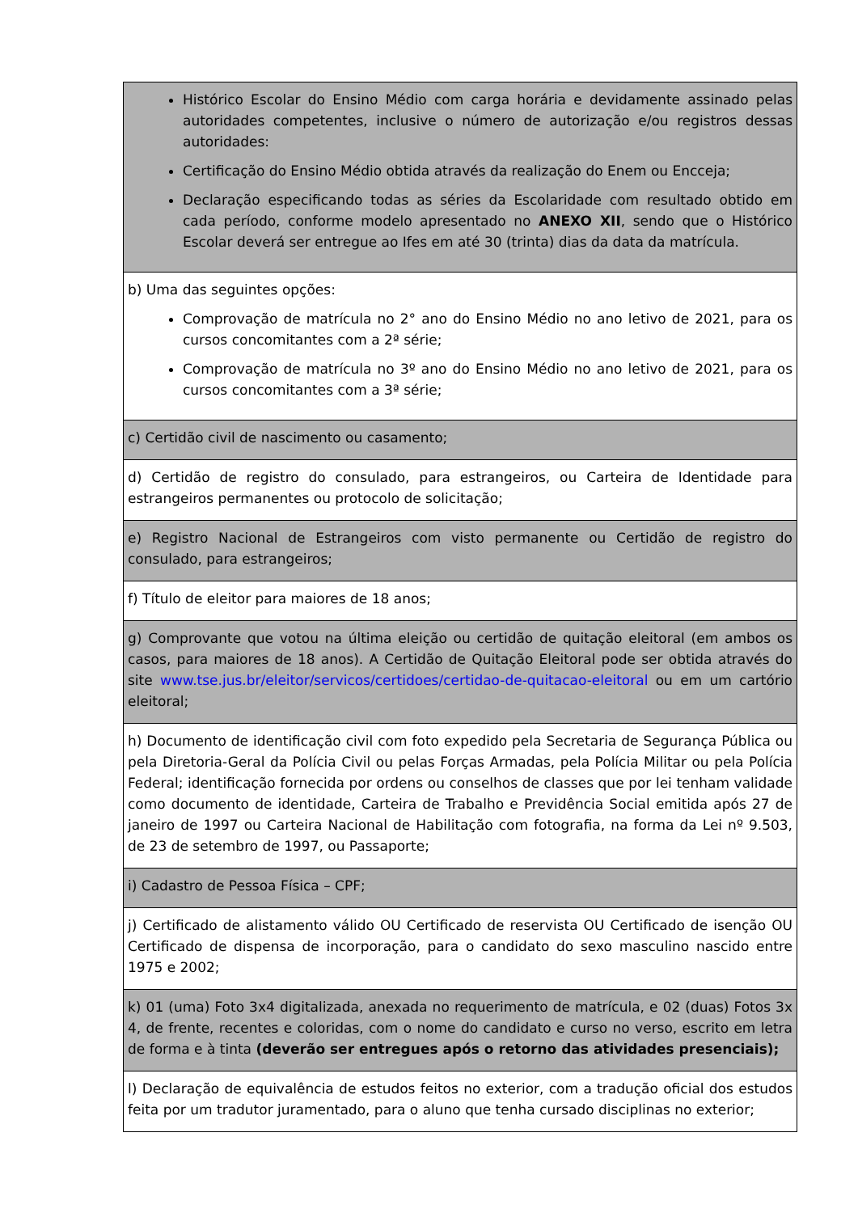| Histórico Escolar do Ensino Médio com carga horária e devidamente assinado pelas autoridades competentes, inclusive o número de autorização e/ou registros dessas autoridades: Certificação do Ensino Médio obtida através da realização do Enem ou Encceja; Declaração especificando todas as séries da Escolaridade com resultado obtido em cada período, conforme modelo apresentado no ANEXO XII , sendo que o Histórico Escolar deverá ser entregue ao Ifes em até 30 (trinta) dias da data da matrícula. |
| b) Uma das seguintes opções: Comprovação de matrícula no 2° ano do Ensino Médio no ano letivo de 2021, para os cursos concomitantes com a 2ª série; Comprovação de matrícula no 3º ano do Ensino Médio no ano letivo de 2021, para os cursos concomitantes com a 3ª série; |
| c) Certidão civil de nascimento ou casamento; |
| d) Certidão de registro do consulado, para estrangeiros, ou Carteira de Identidade para estrangeiros permanentes ou protocolo de solicitação; |
| e) Registro Nacional de Estrangeiros com visto permanente ou Certidão de registro do consulado, para estrangeiros; |
| f) Título de eleitor para maiores de 18 anos; |
| g) Comprovante que votou na última eleição ou certidão de quitação eleitoral (em ambos os casos, para maiores de 18 anos). A Certidão de Quitação Eleitoral pode ser obtida através do site www.tse.jus.br/eleitor/servicos/certidoes/certidao-de-quitacao-eleitoral ou em um cartório eleitoral; |
| h) Documento de identificação civil com foto expedido pela Secretaria de Segurança Pública ou pela Diretoria-Geral da Polícia Civil ou pelas Forças Armadas, pela Polícia Militar ou pela Polícia Federal; identificação fornecida por ordens ou conselhos de classes que por lei tenham validade como documento de identidade, Carteira de Trabalho e Previdência Social emitida após 27 de janeiro de 1997 ou Carteira Nacional de Habilitação com fotografia, na forma da Lei nº 9.503, de 23 de setembro de 1997, ou Passaporte; |
| i) Cadastro de Pessoa Física – CPF; |
| j) Certificado de alistamento válido OU Certificado de reservista OU Certificado de isenção OU Certificado de dispensa de incorporação, para o candidato do sexo masculino nascido entre 1975 e 2002; |
| k) 01 (uma) Foto 3x4 digitalizada, anexada no requerimento de matrícula, e 02 (duas) Fotos 3x 4, de frente, recentes e coloridas, com o nome do candidato e curso no verso, escrito em letra de forma e à tinta (deverão ser entregues após o retorno das atividades presenciais); |
| l) Declaração de equivalência de estudos feitos no exterior, com a tradução oficial dos estudos feita por um tradutor juramentado, para o aluno que tenha cursado disciplinas no exterior; |